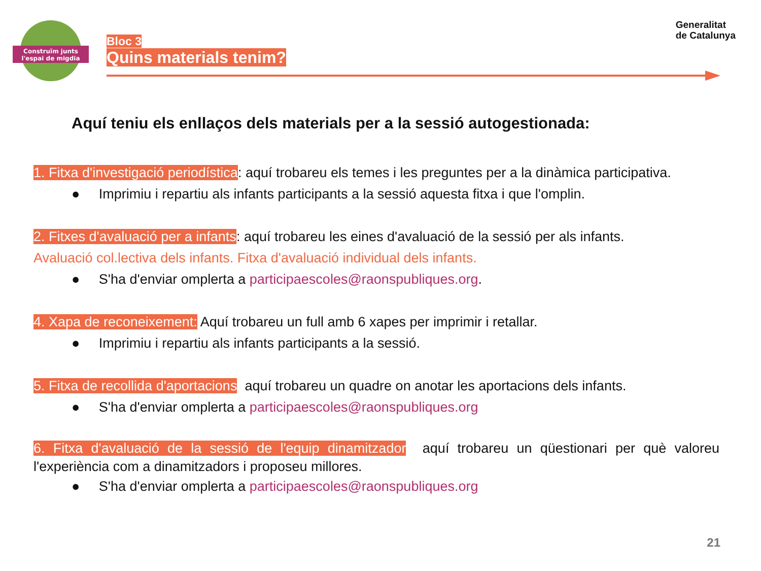Construïm junts
l'espai de migdia
Bloc 3
Quins materials tenim?
Generalitat
de Catalunya
Aquí teniu els enllaços dels materials per a la sessió autogestionada:
1. Fitxa d'investigació periodística: aquí trobareu els temes i les preguntes per a la dinàmica participativa.
● Imprimiu i repartiu als infants participants a la sessió aquesta fitxa i que l'omplin.
2. Fitxes d'avaluació per a infants: aquí trobareu les eines d'avaluació de la sessió per als infants.
Avaluació col.lectiva dels infants. Fitxa d'avaluació individual dels infants.
● S'ha d'enviar omplerta a participaescoles@raonspubliques.org.
4. Xapa de reconeixement: Aquí trobareu un full amb 6 xapes per imprimir i retallar.
● Imprimiu i repartiu als infants participants a la sessió.
5. Fitxa de recollida d'aportacions aquí trobareu un quadre on anotar les aportacions dels infants.
● S'ha d'enviar omplerta a participaescoles@raonspubliques.org
6. Fitxa d'avaluació de la sessió de l'equip dinamitzador aquí trobareu un qüestionari per què valoreu l'experiència com a dinamitzadors i proposeu millores.
● S'ha d'enviar omplerta a participaescoles@raonspubliques.org
21